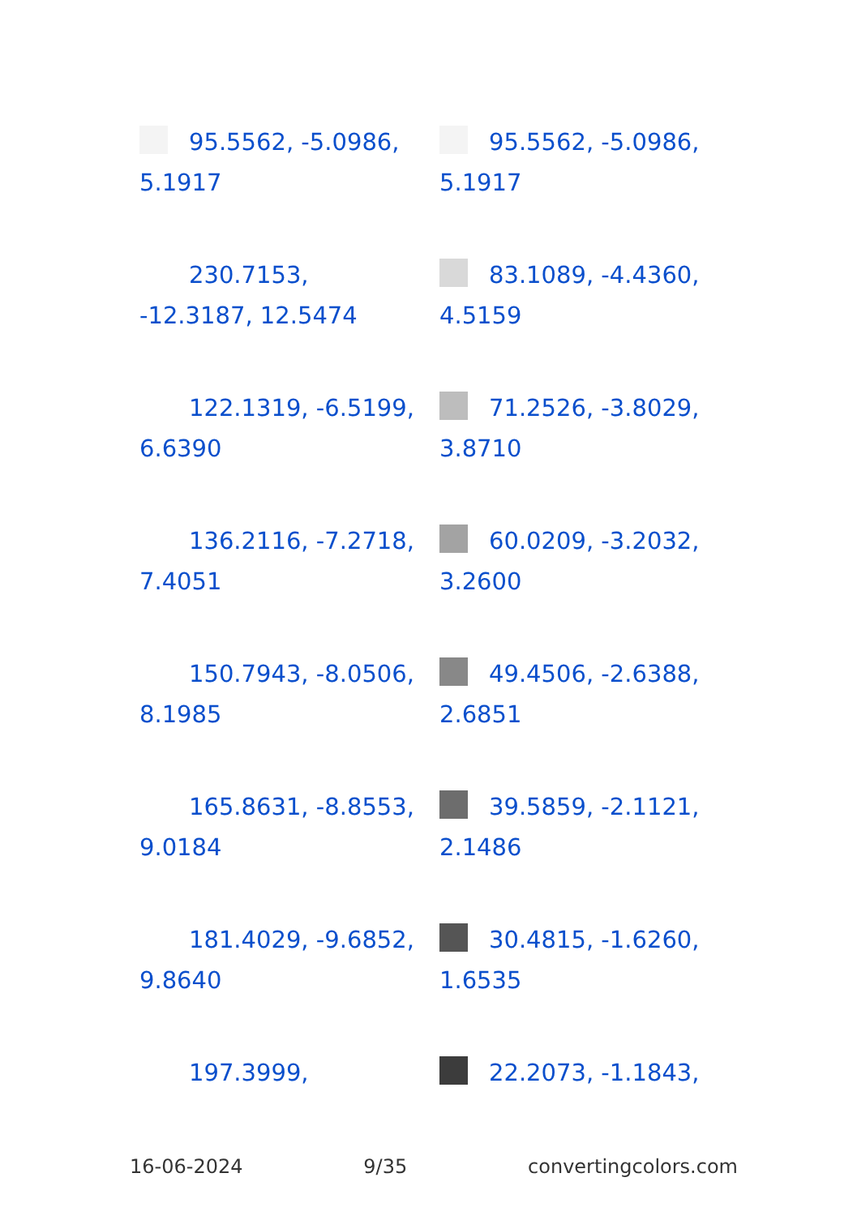95.5562, -5.0986, 5.1917
95.5562, -5.0986, 5.1917
230.7153, -12.3187, 12.5474
83.1089, -4.4360, 4.5159
122.1319, -6.5199, 6.6390
71.2526, -3.8029, 3.8710
136.2116, -7.2718, 7.4051
60.0209, -3.2032, 3.2600
150.7943, -8.0506, 8.1985
49.4506, -2.6388, 2.6851
165.8631, -8.8553, 9.0184
39.5859, -2.1121, 2.1486
181.4029, -9.6852, 9.8640
30.4815, -1.6260, 1.6535
197.3999,
22.2073, -1.1843,
16-06-2024 9/35 convertingcolors.com